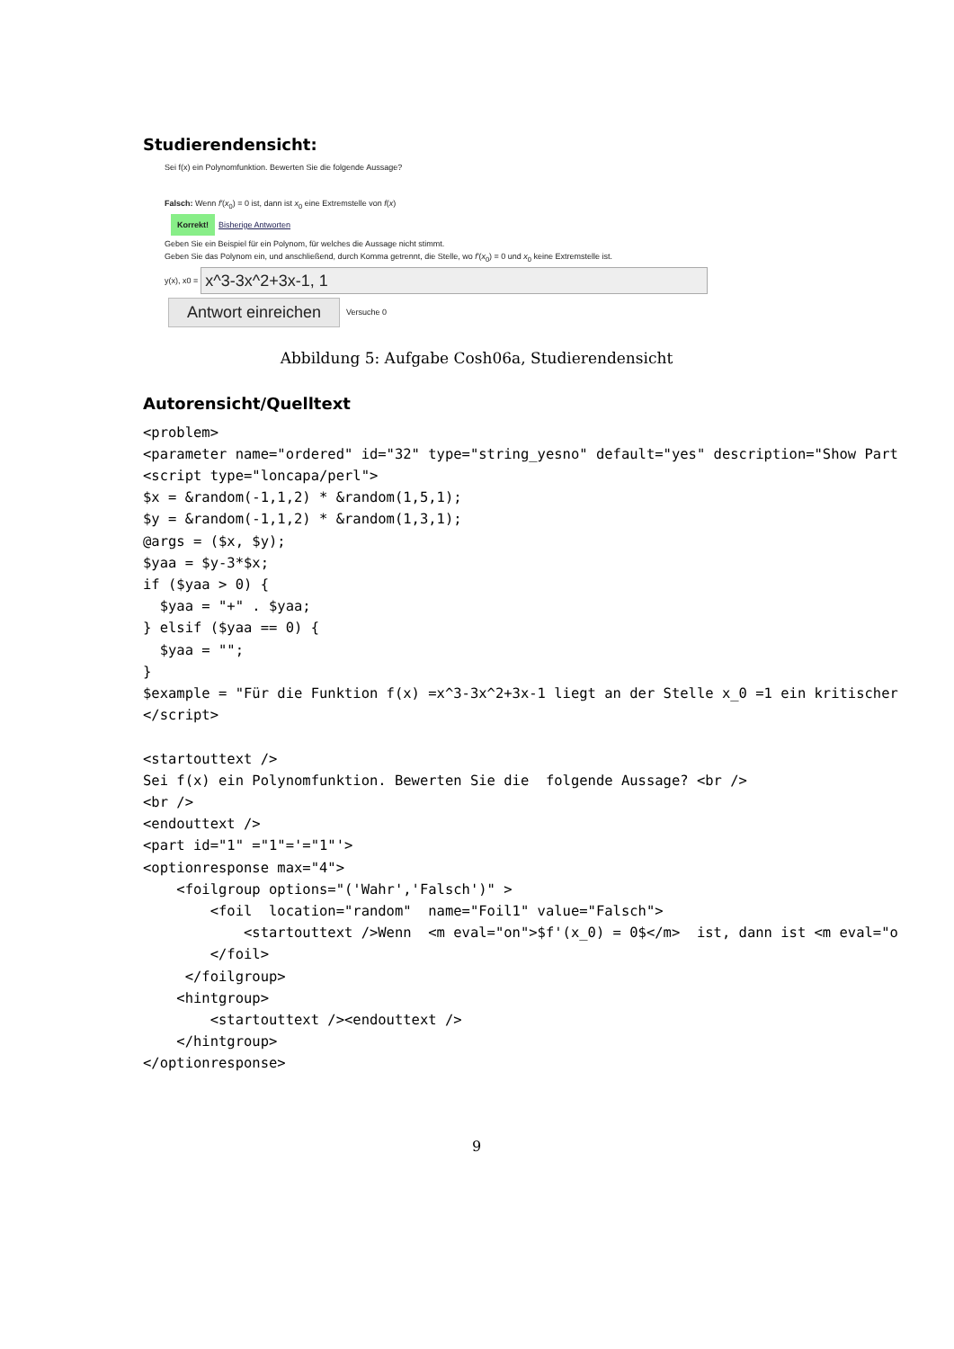Studierendensicht:
Sei f(x) ein Polynomfunktion. Bewerten Sie die folgende Aussage?
Falsch: Wenn f′(x<sub>0</sub>) = 0 ist, dann ist x<sub>0</sub> eine Extremstelle von f(x)
Korrekt! Bisherige Antworten
Geben Sie ein Beispiel für ein Polynom, für welches die Aussage nicht stimmt.
Geben Sie das Polynom ein, und anschließend, durch Komma getrennt, die Stelle, wo f′(x<sub>0</sub>) = 0 und x<sub>0</sub> keine Extremstelle ist.
y(x), x0 =
x^3-3x^2+3x-1, 1
Antwort einreichen Versuche 0
Abbildung 5: Aufgabe Cosh06a, Studierendensicht
Autorensicht/Quelltext
<problem>
<parameter name="ordered" id="32" type="string_yesno" default="yes" description="Show Part
<script type="loncapa/perl">
$x = &random(-1,1,2) * &random(1,5,1);
$y = &random(-1,1,2) * &random(1,3,1);
@args = ($x, $y);
$yaa = $y-3*$x;
if ($yaa > 0) {
  $yaa = "+" . $yaa;
} elsif ($yaa == 0) {
  $yaa = "";
}
$example = "Für die Funktion f(x) =x^3-3x^2+3x-1 liegt an der Stelle x_0 =1 ein kritischer
</script>

<startouttext />
Sei f(x) ein Polynomfunktion. Bewerten Sie die  folgende Aussage? <br />
<br />
<endouttext />
<part id="1" ="1"='="1"'>
<optionresponse max="4">
    <foilgroup options="('Wahr','Falsch')" >
        <foil  location="random"  name="Foil1" value="Falsch">
            <startouttext />Wenn  <m eval="on">$f'(x_0) = 0$</m>  ist, dann ist <m eval="o
        </foil>
     </foilgroup>
    <hintgroup>
        <startouttext /><endouttext />
    </hintgroup>
</optionresponse>
9